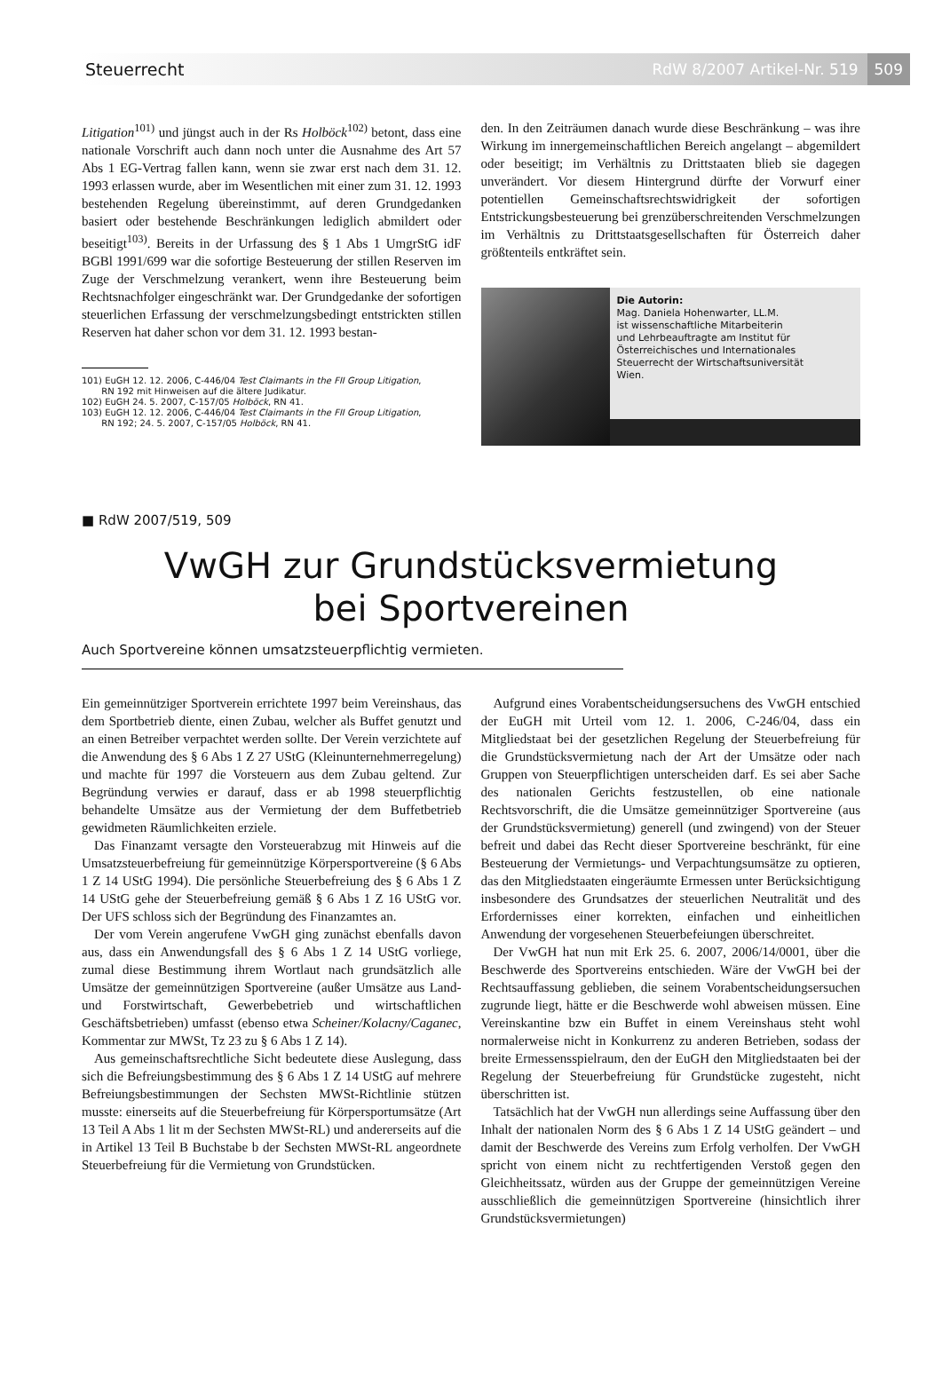Steuerrecht RdW 8/2007 Artikel-Nr. 519 509
Litigation<sup>101)</sup> und jüngst auch in der Rs Holböck<sup>102)</sup> betont, dass eine nationale Vorschrift auch dann noch unter die Ausnahme des Art 57 Abs 1 EG-Vertrag fallen kann, wenn sie zwar erst nach dem 31. 12. 1993 erlassen wurde, aber im Wesentlichen mit einer zum 31. 12. 1993 bestehenden Regelung übereinstimmt, auf deren Grundgedanken basiert oder bestehende Beschränkungen lediglich abmildert oder beseitigt<sup>103)</sup>. Bereits in der Urfassung des § 1 Abs 1 UmgrStG idF BGBl 1991/699 war die sofortige Besteuerung der stillen Reserven im Zuge der Verschmelzung verankert, wenn ihre Besteuerung beim Rechtsnachfolger eingeschränkt war. Der Grundgedanke der sofortigen steuerlichen Erfassung der verschmelzungsbedingt entstrickten stillen Reserven hat daher schon vor dem 31. 12. 1993 bestan-
101) EuGH 12. 12. 2006, C-446/04 Test Claimants in the FII Group Litigation,
RN 192 mit Hinweisen auf die ältere Judikatur.
102) EuGH 24. 5. 2007, C-157/05 Holböck, RN 41.
103) EuGH 12. 12. 2006, C-446/04 Test Claimants in the FII Group Litigation,
RN 192; 24. 5. 2007, C-157/05 Holböck, RN 41.
den. In den Zeiträumen danach wurde diese Beschränkung – was ihre Wirkung im innergemeinschaftlichen Bereich angelangt – abgemildert oder beseitigt; im Verhältnis zu Drittstaaten blieb sie dagegen unverändert. Vor diesem Hintergrund dürfte der Vorwurf einer potentiellen Gemeinschaftsrechtswidrigkeit der sofortigen Entstrickungsbesteuerung bei grenzüberschreitenden Verschmelzungen im Verhältnis zu Drittstaatsgesellschaften für Österreich daher größtenteils entkräftet sein.
Die Autorin:
Mag. Daniela Hohenwarter, LL.M.
ist wissenschaftliche Mitarbeiterin
und Lehrbeauftragte am Institut für
Österreichisches und Internationales
Steuerrecht der Wirtschaftsuniversität
Wien.
■ RdW 2007/519, 509
VwGH zur Grundstücksvermietung
bei Sportvereinen
Auch Sportvereine können umsatzsteuerpflichtig vermieten.
Ein gemeinnütziger Sportverein errichtete 1997 beim Vereinshaus, das dem Sportbetrieb diente, einen Zubau, welcher als Buffet genutzt und an einen Betreiber verpachtet werden sollte. Der Verein verzichtete auf die Anwendung des § 6 Abs 1 Z 27 UStG (Kleinunternehmerregelung) und machte für 1997 die Vorsteuern aus dem Zubau geltend. Zur Begründung verwies er darauf, dass er ab 1998 steuerpflichtig behandelte Umsätze aus der Vermietung der dem Buffetbetrieb gewidmeten Räumlichkeiten erziele.
Das Finanzamt versagte den Vorsteuerabzug mit Hinweis auf die Umsatzsteuerbefreiung für gemeinnützige Körpersportvereine (§ 6 Abs 1 Z 14 UStG 1994). Die persönliche Steuerbefreiung des § 6 Abs 1 Z 14 UStG gehe der Steuerbefreiung gemäß § 6 Abs 1 Z 16 UStG vor. Der UFS schloss sich der Begründung des Finanzamtes an.
Der vom Verein angerufene VwGH ging zunächst ebenfalls davon aus, dass ein Anwendungsfall des § 6 Abs 1 Z 14 UStG vorliege, zumal diese Bestimmung ihrem Wortlaut nach grundsätzlich alle Umsätze der gemeinnützigen Sportvereine (außer Umsätze aus Land- und Forstwirtschaft, Gewerbebetrieb und wirtschaftlichen Geschäftsbetrieben) umfasst (ebenso etwa Scheiner/Kolacny/Caganec, Kommentar zur MWSt, Tz 23 zu § 6 Abs 1 Z 14).
Aus gemeinschaftsrechtliche Sicht bedeutete diese Auslegung, dass sich die Befreiungsbestimmung des § 6 Abs 1 Z 14 UStG auf mehrere Befreiungsbestimmungen der Sechsten MWSt-Richtlinie stützen musste: einerseits auf die Steuerbefreiung für Körpersportumsätze (Art 13 Teil A Abs 1 lit m der Sechsten MWSt-RL) und andererseits auf die in Artikel 13 Teil B Buchstabe b der Sechsten MWSt-RL angeordnete Steuerbefreiung für die Vermietung von Grundstücken.
Aufgrund eines Vorabentscheidungsersuchens des VwGH entschied der EuGH mit Urteil vom 12. 1. 2006, C-246/04, dass ein Mitgliedstaat bei der gesetzlichen Regelung der Steuerbefreiung für die Grundstücksvermietung nach der Art der Umsätze oder nach Gruppen von Steuerpflichtigen unterscheiden darf. Es sei aber Sache des nationalen Gerichts festzustellen, ob eine nationale Rechtsvorschrift, die die Umsätze gemeinnütziger Sportvereine (aus der Grundstücksvermietung) generell (und zwingend) von der Steuer befreit und dabei das Recht dieser Sportvereine beschränkt, für eine Besteuerung der Vermietungs- und Verpachtungsumsätze zu optieren, das den Mitgliedstaaten eingeräumte Ermessen unter Berücksichtigung insbesondere des Grundsatzes der steuerlichen Neutralität und des Erfordernisses einer korrekten, einfachen und einheitlichen Anwendung der vorgesehenen Steuerbefeiungen überschreitet.
Der VwGH hat nun mit Erk 25. 6. 2007, 2006/14/0001, über die Beschwerde des Sportvereins entschieden. Wäre der VwGH bei der Rechtsauffassung geblieben, die seinem Vorabentscheidungsersuchen zugrunde liegt, hätte er die Beschwerde wohl abweisen müssen. Eine Vereinskantine bzw ein Buffet in einem Vereinshaus steht wohl normalerweise nicht in Konkurrenz zu anderen Betrieben, sodass der breite Ermessensspielraum, den der EuGH den Mitgliedstaaten bei der Regelung der Steuerbefreiung für Grundstücke zugesteht, nicht überschritten ist.
Tatsächlich hat der VwGH nun allerdings seine Auffassung über den Inhalt der nationalen Norm des § 6 Abs 1 Z 14 UStG geändert – und damit der Beschwerde des Vereins zum Erfolg verholfen. Der VwGH spricht von einem nicht zu rechtfertigenden Verstoß gegen den Gleichheitssatz, würden aus der Gruppe der gemeinnützigen Vereine ausschließlich die gemeinnützigen Sportvereine (hinsichtlich ihrer Grundstücksvermietungen)